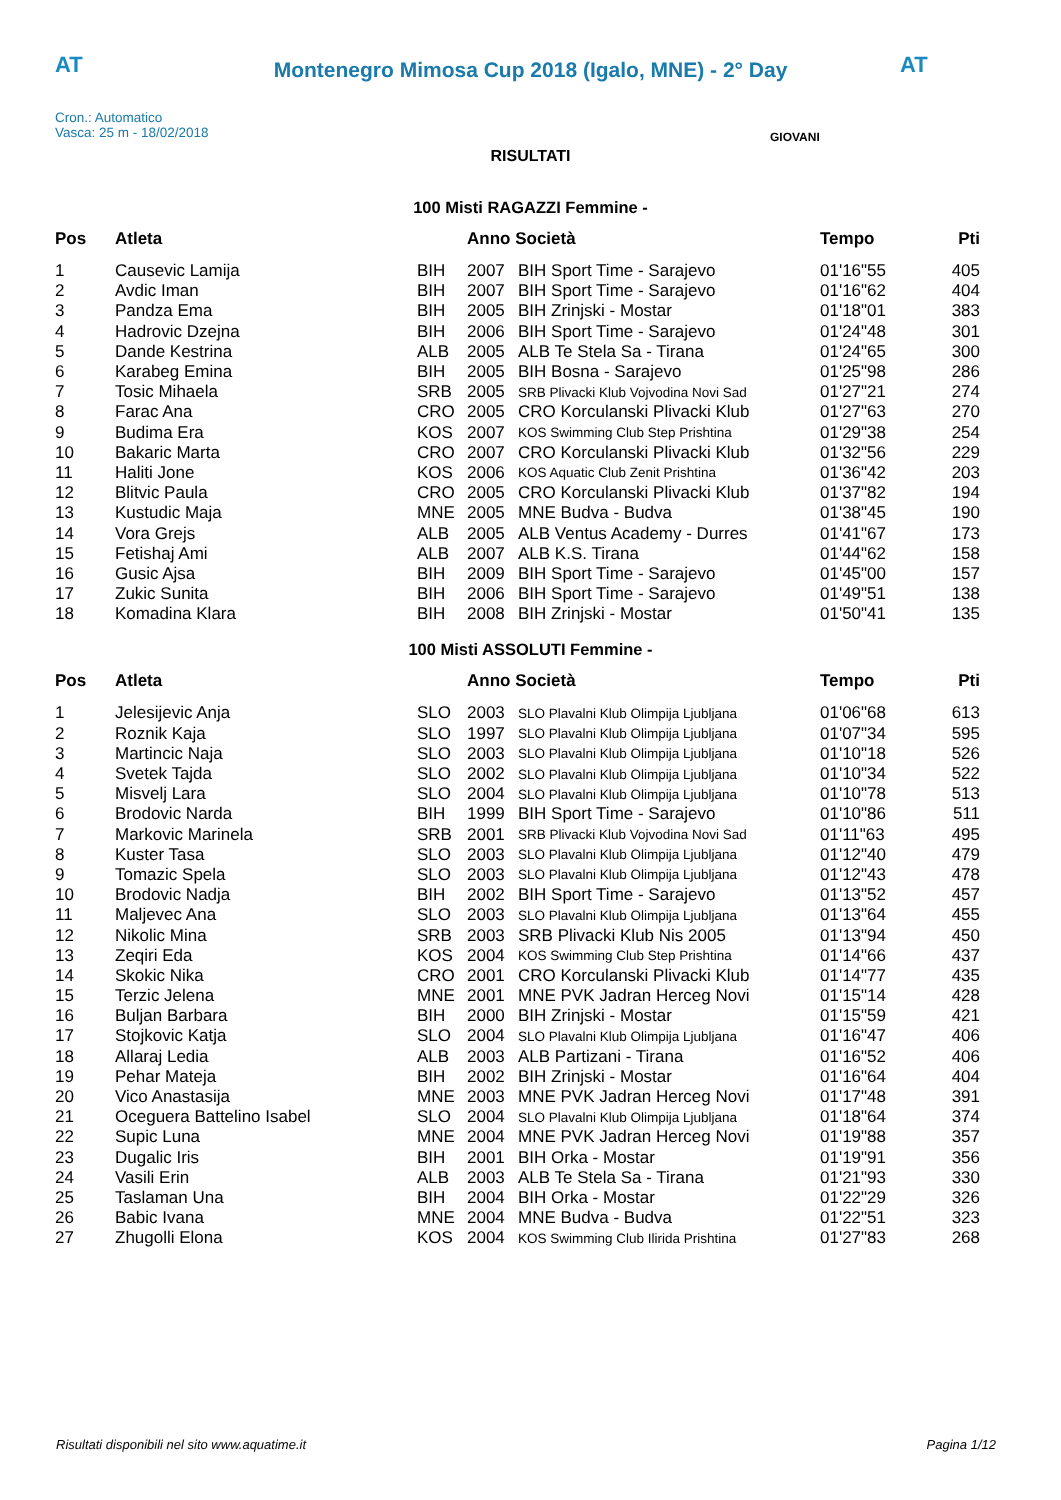AT
Montenegro Mimosa Cup 2018 (Igalo, MNE) - 2° Day
AT
Cron.: Automatico
Vasca: 25 m - 18/02/2018
GIOVANI
RISULTATI
100 Misti RAGAZZI Femmine -
| Pos | Atleta | | Anno Società | | Tempo | Pti |
| --- | --- | --- | --- | --- | --- | --- |
| 1 | Causevic Lamija | BIH | 2007 | BIH Sport Time - Sarajevo | 01'16"55 | 405 |
| 2 | Avdic Iman | BIH | 2007 | BIH Sport Time - Sarajevo | 01'16"62 | 404 |
| 3 | Pandza Ema | BIH | 2005 | BIH Zrinjski - Mostar | 01'18"01 | 383 |
| 4 | Hadrovic Dzejna | BIH | 2006 | BIH Sport Time - Sarajevo | 01'24"48 | 301 |
| 5 | Dande Kestrina | ALB | 2005 | ALB Te Stela Sa - Tirana | 01'24"65 | 300 |
| 6 | Karabeg Emina | BIH | 2005 | BIH Bosna - Sarajevo | 01'25"98 | 286 |
| 7 | Tosic Mihaela | SRB | 2005 | SRB Plivacki Klub Vojvodina Novi Sad | 01'27"21 | 274 |
| 8 | Farac Ana | CRO | 2005 | CRO Korculanski Plivacki Klub | 01'27"63 | 270 |
| 9 | Budima Era | KOS | 2007 | KOS Swimming Club Step Prishtina | 01'29"38 | 254 |
| 10 | Bakaric Marta | CRO | 2007 | CRO Korculanski Plivacki Klub | 01'32"56 | 229 |
| 11 | Haliti Jone | KOS | 2006 | KOS Aquatic Club Zenit Prishtina | 01'36"42 | 203 |
| 12 | Blitvic Paula | CRO | 2005 | CRO Korculanski Plivacki Klub | 01'37"82 | 194 |
| 13 | Kustudic Maja | MNE | 2005 | MNE Budva - Budva | 01'38"45 | 190 |
| 14 | Vora Grejs | ALB | 2005 | ALB Ventus Academy - Durres | 01'41"67 | 173 |
| 15 | Fetishaj Ami | ALB | 2007 | ALB K.S. Tirana | 01'44"62 | 158 |
| 16 | Gusic Ajsa | BIH | 2009 | BIH Sport Time - Sarajevo | 01'45"00 | 157 |
| 17 | Zukic Sunita | BIH | 2006 | BIH Sport Time - Sarajevo | 01'49"51 | 138 |
| 18 | Komadina Klara | BIH | 2008 | BIH Zrinjski - Mostar | 01'50"41 | 135 |
100 Misti ASSOLUTI Femmine -
| Pos | Atleta | | Anno Società | | Tempo | Pti |
| --- | --- | --- | --- | --- | --- | --- |
| 1 | Jelesijevic Anja | SLO | 2003 | SLO Plavalni Klub Olimpija Ljubljana | 01'06"68 | 613 |
| 2 | Roznik Kaja | SLO | 1997 | SLO Plavalni Klub Olimpija Ljubljana | 01'07"34 | 595 |
| 3 | Martincic Naja | SLO | 2003 | SLO Plavalni Klub Olimpija Ljubljana | 01'10"18 | 526 |
| 4 | Svetek Tajda | SLO | 2002 | SLO Plavalni Klub Olimpija Ljubljana | 01'10"34 | 522 |
| 5 | Misvelj Lara | SLO | 2004 | SLO Plavalni Klub Olimpija Ljubljana | 01'10"78 | 513 |
| 6 | Brodovic Narda | BIH | 1999 | BIH Sport Time - Sarajevo | 01'10"86 | 511 |
| 7 | Markovic Marinela | SRB | 2001 | SRB Plivacki Klub Vojvodina Novi Sad | 01'11"63 | 495 |
| 8 | Kuster Tasa | SLO | 2003 | SLO Plavalni Klub Olimpija Ljubljana | 01'12"40 | 479 |
| 9 | Tomazic Spela | SLO | 2003 | SLO Plavalni Klub Olimpija Ljubljana | 01'12"43 | 478 |
| 10 | Brodovic Nadja | BIH | 2002 | BIH Sport Time - Sarajevo | 01'13"52 | 457 |
| 11 | Maljevec Ana | SLO | 2003 | SLO Plavalni Klub Olimpija Ljubljana | 01'13"64 | 455 |
| 12 | Nikolic Mina | SRB | 2003 | SRB Plivacki Klub Nis 2005 | 01'13"94 | 450 |
| 13 | Zeqiri Eda | KOS | 2004 | KOS Swimming Club Step Prishtina | 01'14"66 | 437 |
| 14 | Skokic Nika | CRO | 2001 | CRO Korculanski Plivacki Klub | 01'14"77 | 435 |
| 15 | Terzic Jelena | MNE | 2001 | MNE PVK Jadran Herceg Novi | 01'15"14 | 428 |
| 16 | Buljan Barbara | BIH | 2000 | BIH Zrinjski - Mostar | 01'15"59 | 421 |
| 17 | Stojkovic Katja | SLO | 2004 | SLO Plavalni Klub Olimpija Ljubljana | 01'16"47 | 406 |
| 18 | Allaraj Ledia | ALB | 2003 | ALB Partizani - Tirana | 01'16"52 | 406 |
| 19 | Pehar Mateja | BIH | 2002 | BIH Zrinjski - Mostar | 01'16"64 | 404 |
| 20 | Vico Anastasija | MNE | 2003 | MNE PVK Jadran Herceg Novi | 01'17"48 | 391 |
| 21 | Oceguera Battelino Isabel | SLO | 2004 | SLO Plavalni Klub Olimpija Ljubljana | 01'18"64 | 374 |
| 22 | Supic Luna | MNE | 2004 | MNE PVK Jadran Herceg Novi | 01'19"88 | 357 |
| 23 | Dugalic Iris | BIH | 2001 | BIH Orka - Mostar | 01'19"91 | 356 |
| 24 | Vasili Erin | ALB | 2003 | ALB Te Stela Sa - Tirana | 01'21"93 | 330 |
| 25 | Taslaman Una | BIH | 2004 | BIH Orka - Mostar | 01'22"29 | 326 |
| 26 | Babic Ivana | MNE | 2004 | MNE Budva - Budva | 01'22"51 | 323 |
| 27 | Zhugolli Elona | KOS | 2004 | KOS Swimming Club Ilirida Prishtina | 01'27"83 | 268 |
Risultati disponibili nel sito www.aquatime.it Pagina 1/12